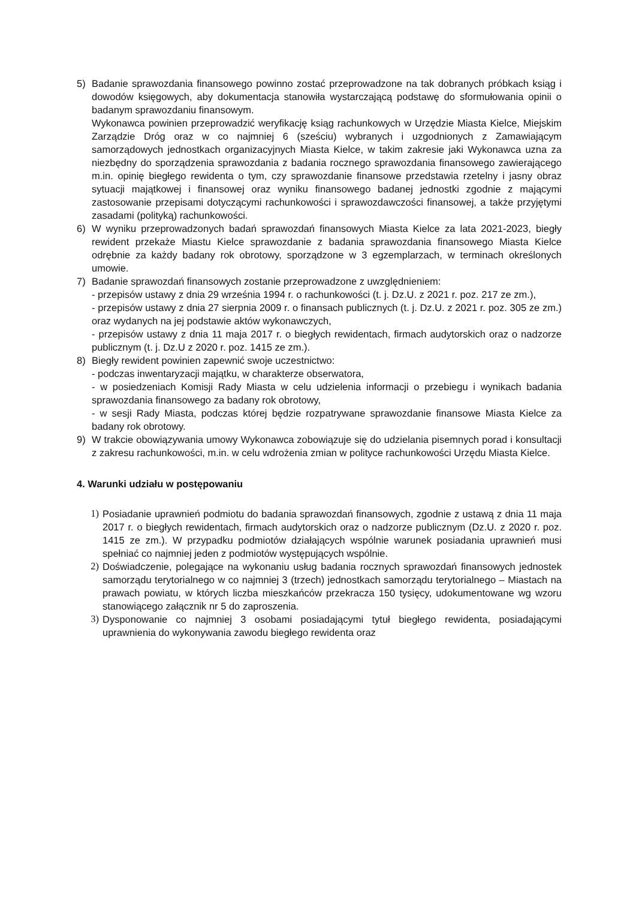5) Badanie sprawozdania finansowego powinno zostać przeprowadzone na tak dobranych próbkach ksiąg i dowodów księgowych, aby dokumentacja stanowiła wystarczającą podstawę do sformułowania opinii o badanym sprawozdaniu finansowym.
Wykonawca powinien przeprowadzić weryfikację ksiąg rachunkowych w Urzędzie Miasta Kielce, Miejskim Zarządzie Dróg oraz w co najmniej 6 (sześciu) wybranych i uzgodnionych z Zamawiającym samorządowych jednostkach organizacyjnych Miasta Kielce, w takim zakresie jaki Wykonawca uzna za niezbędny do sporządzenia sprawozdania z badania rocznego sprawozdania finansowego zawierającego m.in. opinię biegłego rewidenta o tym, czy sprawozdanie finansowe przedstawia rzetelny i jasny obraz sytuacji majątkowej i finansowej oraz wyniku finansowego badanej jednostki zgodnie z mającymi zastosowanie przepisami dotyczącymi rachunkowości i sprawozdawczości finansowej, a także przyjętymi zasadami (polityką) rachunkowości.
6) W wyniku przeprowadzonych badań sprawozdań finansowych Miasta Kielce za lata 2021-2023, biegły rewident przekaże Miastu Kielce sprawozdanie z badania sprawozdania finansowego Miasta Kielce odrębnie za każdy badany rok obrotowy, sporządzone w 3 egzemplarzach, w terminach określonych umowie.
7) Badanie sprawozdań finansowych zostanie przeprowadzone z uwzględnieniem:
- przepisów ustawy z dnia 29 września 1994 r. o rachunkowości (t. j. Dz.U. z 2021 r. poz. 217 ze zm.),
- przepisów ustawy z dnia 27 sierpnia 2009 r. o finansach publicznych (t. j. Dz.U. z 2021 r. poz. 305 ze zm.) oraz wydanych na jej podstawie aktów wykonawczych,
- przepisów ustawy z dnia 11 maja 2017 r. o biegłych rewidentach, firmach audytorskich oraz o nadzorze publicznym (t. j. Dz.U z 2020 r. poz. 1415 ze zm.).
8) Biegły rewident powinien zapewnić swoje uczestnictwo:
- podczas inwentaryzacji majątku, w charakterze obserwatora,
- w posiedzeniach Komisji Rady Miasta w celu udzielenia informacji o przebiegu i wynikach badania sprawozdania finansowego za badany rok obrotowy,
- w sesji Rady Miasta, podczas której będzie rozpatrywane sprawozdanie finansowe Miasta Kielce za badany rok obrotowy.
9) W trakcie obowiązywania umowy Wykonawca zobowiązuje się do udzielania pisemnych porad i konsultacji z zakresu rachunkowości, m.in. w celu wdrożenia zmian w polityce rachunkowości Urzędu Miasta Kielce.
4. Warunki udziału w postępowaniu
1) Posiadanie uprawnień podmiotu do badania sprawozdań finansowych, zgodnie z ustawą z dnia 11 maja 2017 r. o biegłych rewidentach, firmach audytorskich oraz o nadzorze publicznym (Dz.U. z 2020 r. poz. 1415 ze zm.). W przypadku podmiotów działających wspólnie warunek posiadania uprawnień musi spełniać co najmniej jeden z podmiotów występujących wspólnie.
2) Doświadczenie, polegające na wykonaniu usług badania rocznych sprawozdań finansowych jednostek samorządu terytorialnego w co najmniej 3 (trzech) jednostkach samorządu terytorialnego – Miastach na prawach powiatu, w których liczba mieszkańców przekracza 150 tysięcy, udokumentowane wg wzoru stanowiącego załącznik nr 5 do zaproszenia.
3) Dysponowanie co najmniej 3 osobami posiadającymi tytuł biegłego rewidenta, posiadającymi uprawnienia do wykonywania zawodu biegłego rewidenta oraz